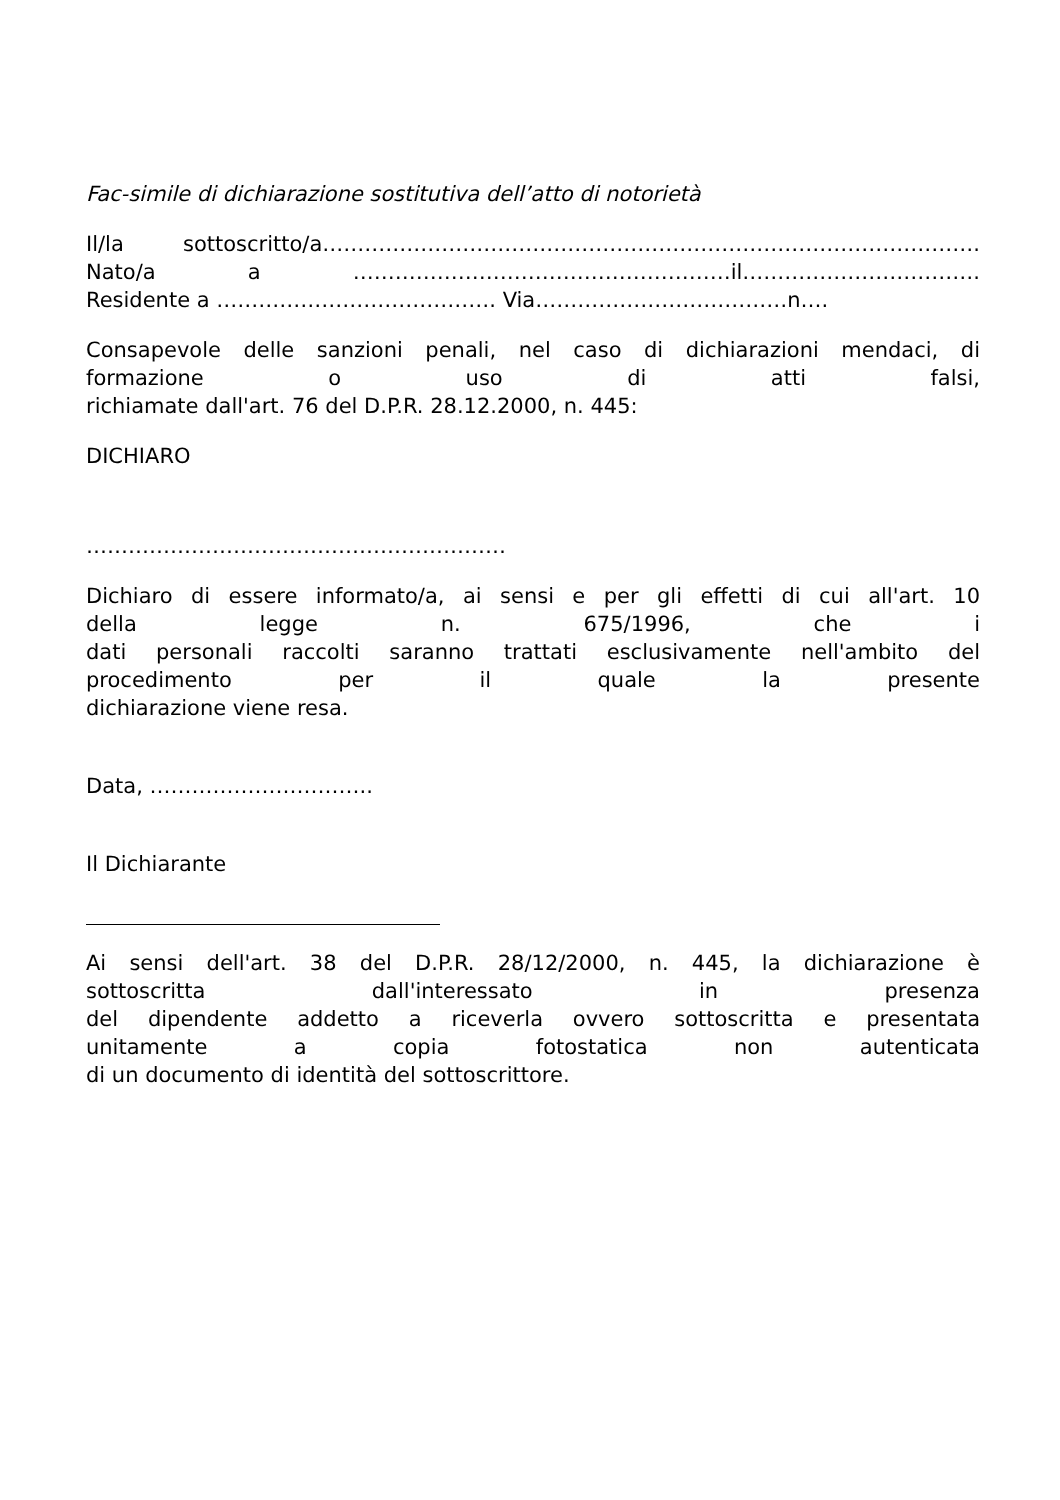Fac-simile di dichiarazione sostitutiva dell’atto di notorietà
Il/la sottoscritto/a………………………………………………………………………………….
Nato/a a ………………………………………………il…………………………….
Residente a …………………………………. Via………………………………n….
Consapevole delle sanzioni penali, nel caso di dichiarazioni mendaci, di
formazione o uso di atti falsi,
richiamate dall'art. 76 del D.P.R. 28.12.2000, n. 445:
DICHIARO
……………………………………………………
Dichiaro di essere informato/a, ai sensi e per gli effetti di cui all'art. 10
della legge n. 675/1996, che i
dati personali raccolti saranno trattati esclusivamente nell'ambito del
procedimento per il quale la presente
dichiarazione viene resa.
Data, …………………………..
Il Dichiarante
Ai sensi dell'art. 38 del D.P.R. 28/12/2000, n. 445, la dichiarazione è
sottoscritta dall'interessato in presenza
del dipendente addetto a riceverla ovvero sottoscritta e presentata
unitamente a copia fotostatica non autenticata
di un documento di identità del sottoscrittore.